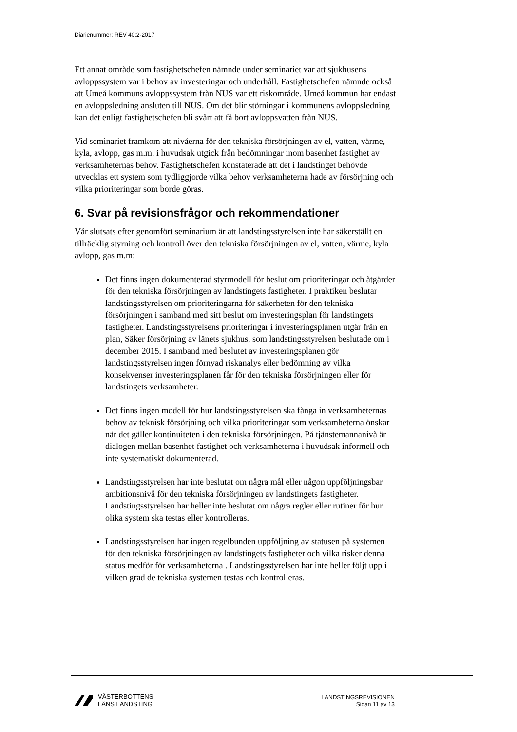Diarienummer: REV 40:2-2017
Ett annat område som fastighetschefen nämnde under seminariet var att sjukhusens avloppssystem var i behov av investeringar och underhåll. Fastighetschefen nämnde också att Umeå kommuns avloppssystem från NUS var ett riskområde. Umeå kommun har endast en avloppsledning ansluten till NUS. Om det blir störningar i kommunens avloppsledning kan det enligt fastighetschefen bli svårt att få bort avloppsvatten från NUS.
Vid seminariet framkom att nivåerna för den tekniska försörjningen av el, vatten, värme, kyla, avlopp, gas m.m. i huvudsak utgick från bedömningar inom basenhet fastighet av verksamheternas behov. Fastighetschefen konstaterade att det i landstinget behövde utvecklas ett system som tydliggjorde vilka behov verksamheterna hade av försörjning och vilka prioriteringar som borde göras.
6. Svar på revisionsfrågor och rekommendationer
Vår slutsats efter genomfört seminarium är att landstingsstyrelsen inte har säkerställt en tillräcklig styrning och kontroll över den tekniska försörjningen av el, vatten, värme, kyla avlopp, gas m.m:
Det finns ingen dokumenterad styrmodell för beslut om prioriteringar och åtgärder för den tekniska försörjningen av landstingets fastigheter. I praktiken beslutar landstingsstyrelsen om prioriteringarna för säkerheten för den tekniska försörjningen i samband med sitt beslut om investeringsplan för landstingets fastigheter. Landstingsstyrelsens prioriteringar i investeringsplanen utgår från en plan, Säker försörjning av länets sjukhus, som landstingsstyrelsen beslutade om i december 2015. I samband med beslutet av investeringsplanen gör landstingsstyrelsen ingen förnyad riskanalys eller bedömning av vilka konsekvenser investeringsplanen får för den tekniska försörjningen eller för landstingets verksamheter.
Det finns ingen modell för hur landstingsstyrelsen ska fånga in verksamheternas behov av teknisk försörjning och vilka prioriteringar som verksamheterna önskar när det gäller kontinuiteten i den tekniska försörjningen. På tjänstemannanivå är dialogen mellan basenhet fastighet och verksamheterna i huvudsak informell och inte systematiskt dokumenterad.
Landstingsstyrelsen har inte beslutat om några mål eller någon uppföljningsbar ambitionsnivå för den tekniska försörjningen av landstingets fastigheter. Landstingsstyrelsen har heller inte beslutat om några regler eller rutiner för hur olika system ska testas eller kontrolleras.
Landstingsstyrelsen har ingen regelbunden uppföljning av statusen på systemen för den tekniska försörjningen av landstingets fastigheter och vilka risker denna status medför för verksamheterna . Landstingsstyrelsen har inte heller följt upp i vilken grad de tekniska systemen testas och kontrolleras.
VÄSTERBOTTENS
LÄNS LANDSTING
LANDSTINGSREVISIONEN
Sidan 11 av 13